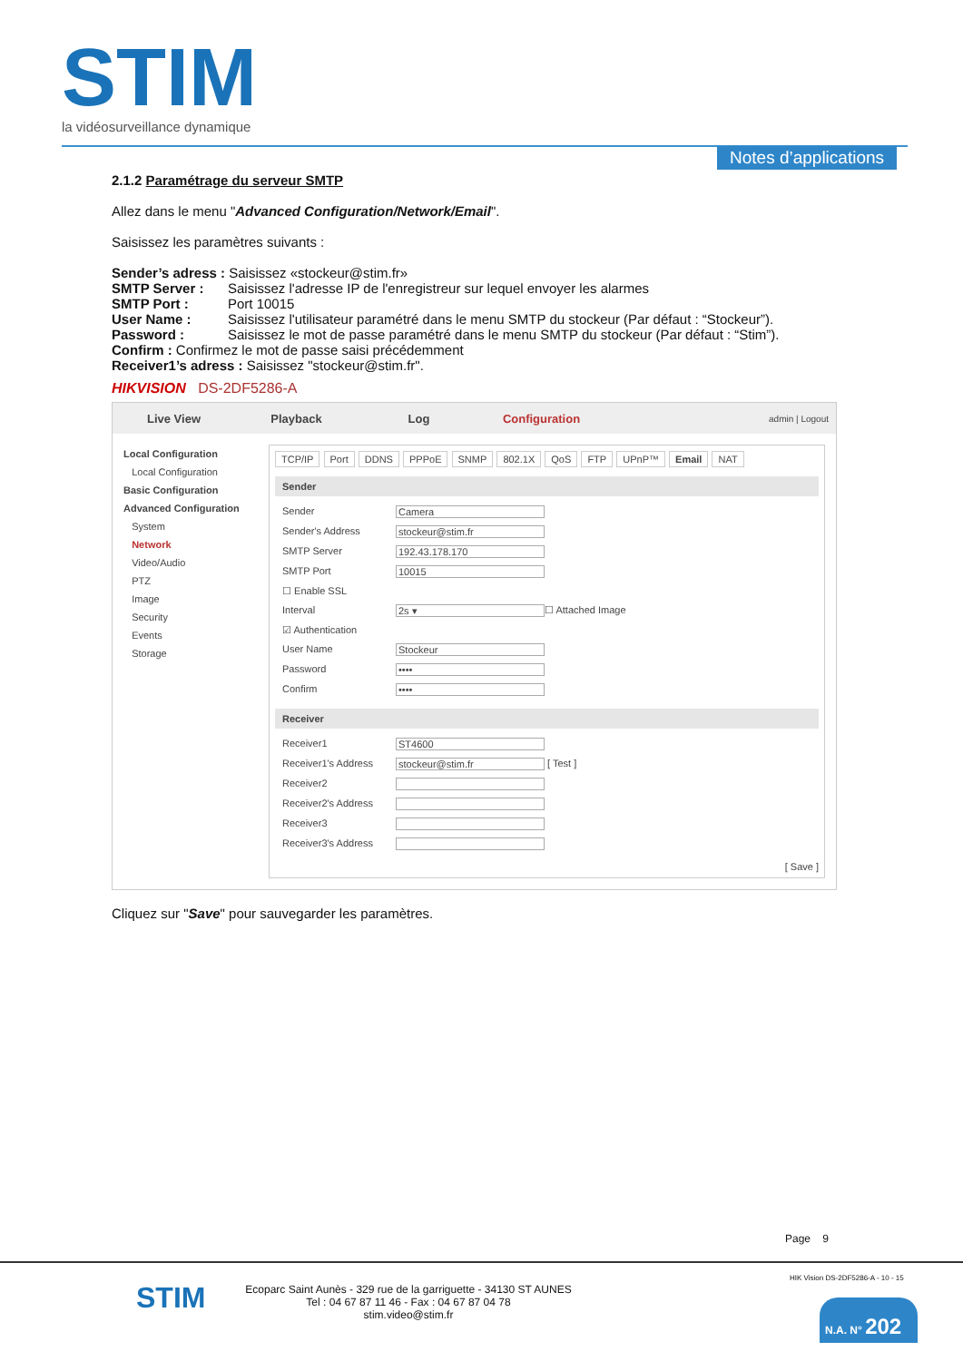STIM
la vidéosurveillance dynamique
Notes d’applications
2.1.2 Paramétrage du serveur SMTP
Allez dans le menu "Advanced Configuration/Network/Email".
Saisissez les paramètres suivants :
Sender’s adress : Saisissez «stockeur@stim.fr»
SMTP Server : Saisissez l'adresse IP de l'enregistreur sur lequel envoyer les alarmes
SMTP Port : Port 10015
User Name : Saisissez l'utilisateur paramétré dans le menu SMTP du stockeur (Par défaut : “Stockeur”).
Password : Saisissez le mot de passe paramétré dans le menu SMTP du stockeur (Par défaut : “Stim”).
Confirm : Confirmez le mot de passe saisi précédemment
Receiver1’s adress : Saisissez "stockeur@stim.fr".
HIKVISION DS-2DF5286-A
Live View Playback Log Configuration
admin | Logout
Local Configuration
Local Configuration
Basic Configuration
Advanced Configuration
System
Network
Video/Audio
PTZ
Image
Security
Events
Storage
TCP/IP Port DDNS PPPoE SNMP 802.1X QoS FTP UPnP™ Email NAT
Sender
Sender Camera
Sender's Address stockeur@stim.fr
SMTP Server 192.43.178.170
SMTP Port 10015
☐ Enable SSL
Interval 2s ▾ ☐ Attached Image
☑ Authentication
User Name Stockeur
Password ••••
Confirm ••••
Receiver
Receiver1 ST4600
Receiver1's Address stockeur@stim.fr [ Test ]
Receiver2
Receiver2's Address
Receiver3
Receiver3's Address
[ Save ]
Cliquez sur "Save" pour sauvegarder les paramètres.
Page 9
STIM
Ecoparc Saint Aunès - 329 rue de la garriguette - 34130 ST AUNES
Tel : 04 67 87 11 46 - Fax : 04 67 87 04 78
stim.video@stim.fr
HIK Vision DS-2DF5286-A - 10 - 15
N.A. N° 202